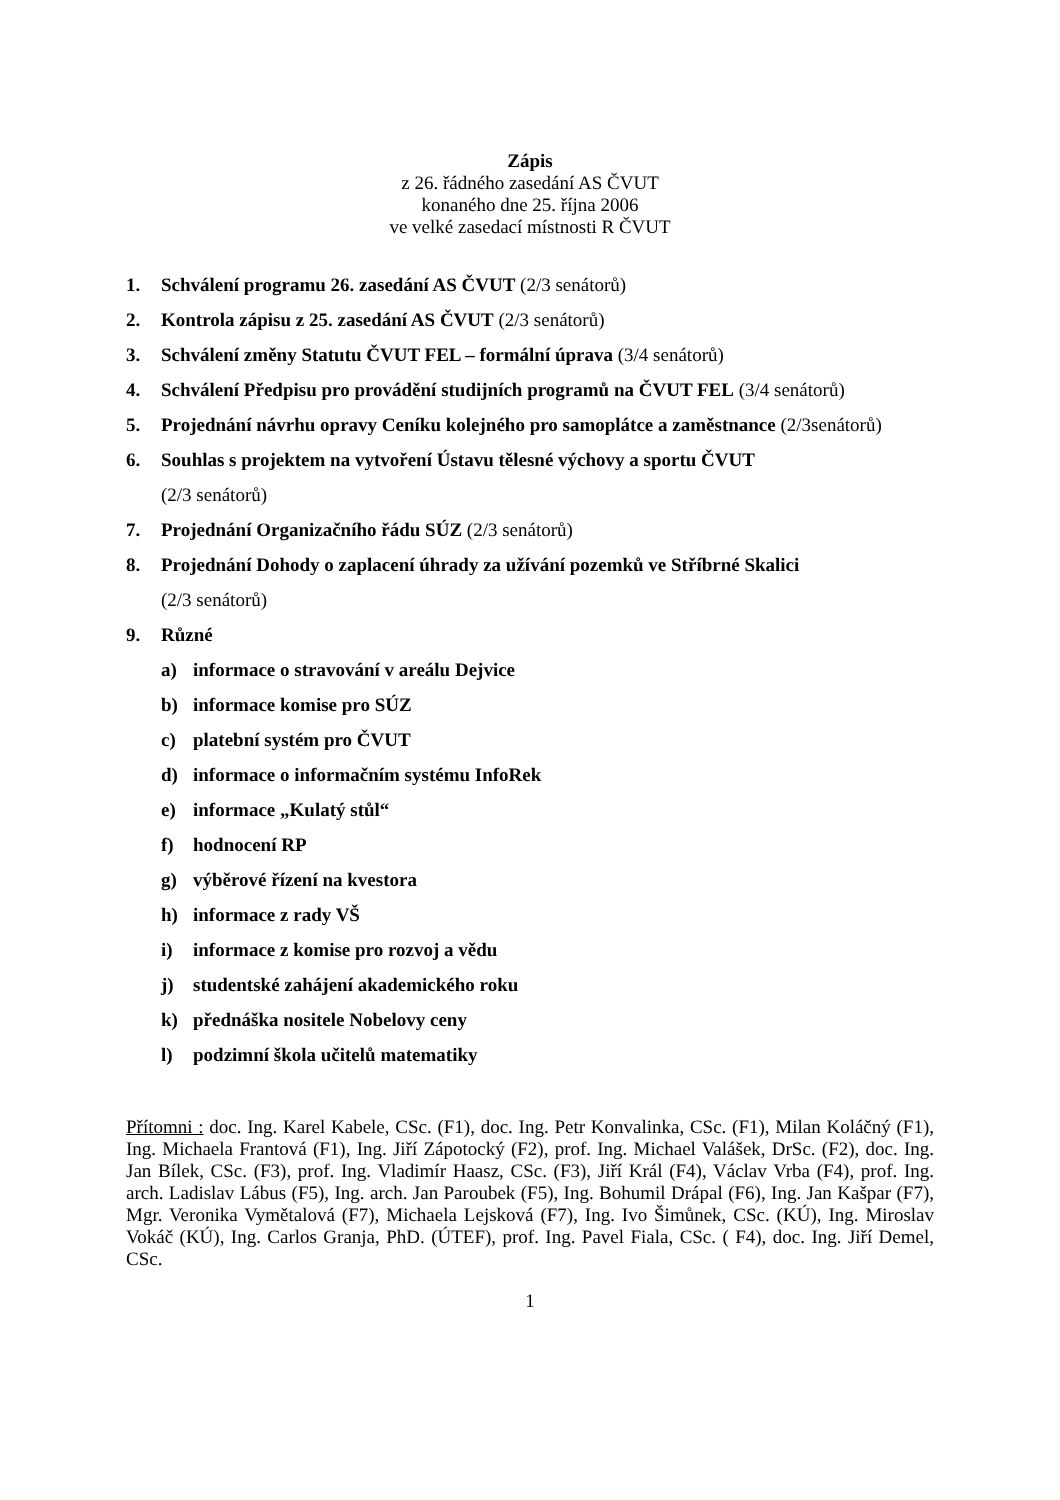Zápis
z 26. řádného zasedání AS ČVUT
konaného dne 25. října 2006
ve velké zasedací místnosti R ČVUT
1. Schválení programu 26. zasedání AS ČVUT (2/3 senátorů)
2. Kontrola zápisu z 25. zasedání AS ČVUT (2/3 senátorů)
3. Schválení změny Statutu ČVUT FEL – formální úprava (3/4 senátorů)
4. Schválení Předpisu pro provádění studijních programů na ČVUT FEL (3/4 senátorů)
5. Projednání návrhu opravy Ceníku kolejného pro samoplátce a zaměstnance (2/3senátorů)
6. Souhlas s projektem na vytvoření Ústavu tělesné výchovy a sportu ČVUT
(2/3 senátorů)
7. Projednání Organizačního řádu SÚZ (2/3 senátorů)
8. Projednání Dohody o zaplacení úhrady za užívání pozemků ve Stříbrné Skalici
(2/3 senátorů)
9. Různé
a) informace o stravování v areálu Dejvice
b) informace komise pro SÚZ
c) platební systém pro ČVUT
d) informace o informačním systému InfoRek
e) informace „Kulatý stůl“
f) hodnocení RP
g) výběrové řízení na kvestora
h) informace z rady VŠ
i) informace z komise pro rozvoj a vědu
j) studentské zahájení akademického roku
k) přednáška nositele Nobelovy ceny
l) podzimní škola učitelů matematiky
Přítomni : doc. Ing. Karel Kabele, CSc. (F1), doc. Ing. Petr Konvalinka, CSc. (F1), Milan Koláčný (F1), Ing. Michaela Frantová (F1), Ing. Jiří Zápotocký (F2), prof. Ing. Michael Valášek, DrSc. (F2), doc. Ing. Jan Bílek, CSc. (F3), prof. Ing. Vladimír Haasz, CSc. (F3), Jiří Král (F4), Václav Vrba (F4), prof. Ing. arch. Ladislav Lábus (F5), Ing. arch. Jan Paroubek (F5), Ing. Bohumil Drápal (F6), Ing. Jan Kašpar (F7), Mgr. Veronika Vymětalová (F7), Michaela Lejsková (F7), Ing. Ivo Šimůnek, CSc. (KÚ), Ing. Miroslav Vokáč (KÚ), Ing. Carlos Granja, PhD. (ÚTEF), prof. Ing. Pavel Fiala, CSc. ( F4), doc. Ing. Jiří Demel, CSc.
1